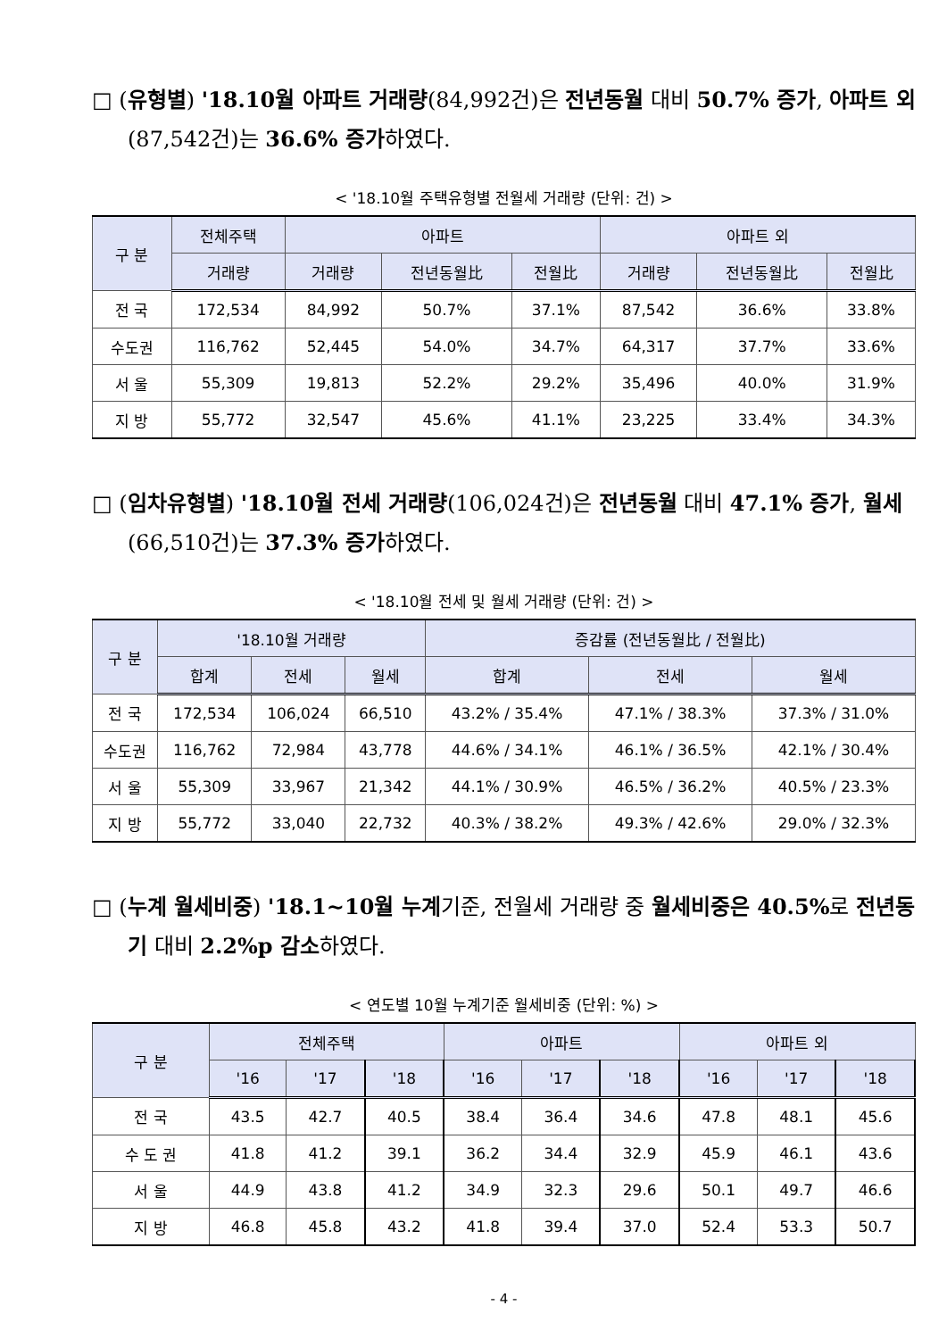□ (유형별) '18.10월 아파트 거래량(84,992건)은 전년동월 대비 50.7% 증가, 아파트 외(87,542건)는 36.6% 증가하였다.
< '18.10월 주택유형별 전월세 거래량 (단위: 건) >
| 구 분 | 전체주택 | 아파트 | | | 아파트 외 | | |
| --- | --- | --- | --- | --- | --- | --- | --- |
| | 거래량 | 거래량 | 전년동월比 | 전월比 | 거래량 | 전년동월比 | 전월比 |
| 전 국 | 172,534 | 84,992 | 50.7% | 37.1% | 87,542 | 36.6% | 33.8% |
| 수도권 | 116,762 | 52,445 | 54.0% | 34.7% | 64,317 | 37.7% | 33.6% |
| 서 울 | 55,309 | 19,813 | 52.2% | 29.2% | 35,496 | 40.0% | 31.9% |
| 지 방 | 55,772 | 32,547 | 45.6% | 41.1% | 23,225 | 33.4% | 34.3% |
□ (임차유형별) '18.10월 전세 거래량(106,024건)은 전년동월 대비 47.1% 증가, 월세(66,510건)는 37.3% 증가하였다.
< '18.10월 전세 및 월세 거래량 (단위: 건) >
| 구 분 | '18.10월 거래량 | | | 증감률 (전년동월比 / 전월比) | | |
| --- | --- | --- | --- | --- | --- | --- |
| | 합계 | 전세 | 월세 | 합계 | 전세 | 월세 |
| 전 국 | 172,534 | 106,024 | 66,510 | 43.2% / 35.4% | 47.1% / 38.3% | 37.3% / 31.0% |
| 수도권 | 116,762 | 72,984 | 43,778 | 44.6% / 34.1% | 46.1% / 36.5% | 42.1% / 30.4% |
| 서 울 | 55,309 | 33,967 | 21,342 | 44.1% / 30.9% | 46.5% / 36.2% | 40.5% / 23.3% |
| 지 방 | 55,772 | 33,040 | 22,732 | 40.3% / 38.2% | 49.3% / 42.6% | 29.0% / 32.3% |
□ (누계 월세비중) '18.1~10월 누계기준, 전월세 거래량 중 월세비중은 40.5% 로 전년동기 대비 2.2%p 감소하였다.
< 연도별 10월 누계기준 월세비중 (단위: %) >
| 구 분 | 전체주택 | | | 아파트 | | | 아파트 외 | | |
| --- | --- | --- | --- | --- | --- | --- | --- | --- | --- |
| | '16 | '17 | '18 | '16 | '17 | '18 | '16 | '17 | '18 |
| 전 국 | 43.5 | 42.7 | 40.5 | 38.4 | 36.4 | 34.6 | 47.8 | 48.1 | 45.6 |
| 수 도 권 | 41.8 | 41.2 | 39.1 | 36.2 | 34.4 | 32.9 | 45.9 | 46.1 | 43.6 |
| 서 울 | 44.9 | 43.8 | 41.2 | 34.9 | 32.3 | 29.6 | 50.1 | 49.7 | 46.6 |
| 지 방 | 46.8 | 45.8 | 43.2 | 41.8 | 39.4 | 37.0 | 52.4 | 53.3 | 50.7 |
- 4 -